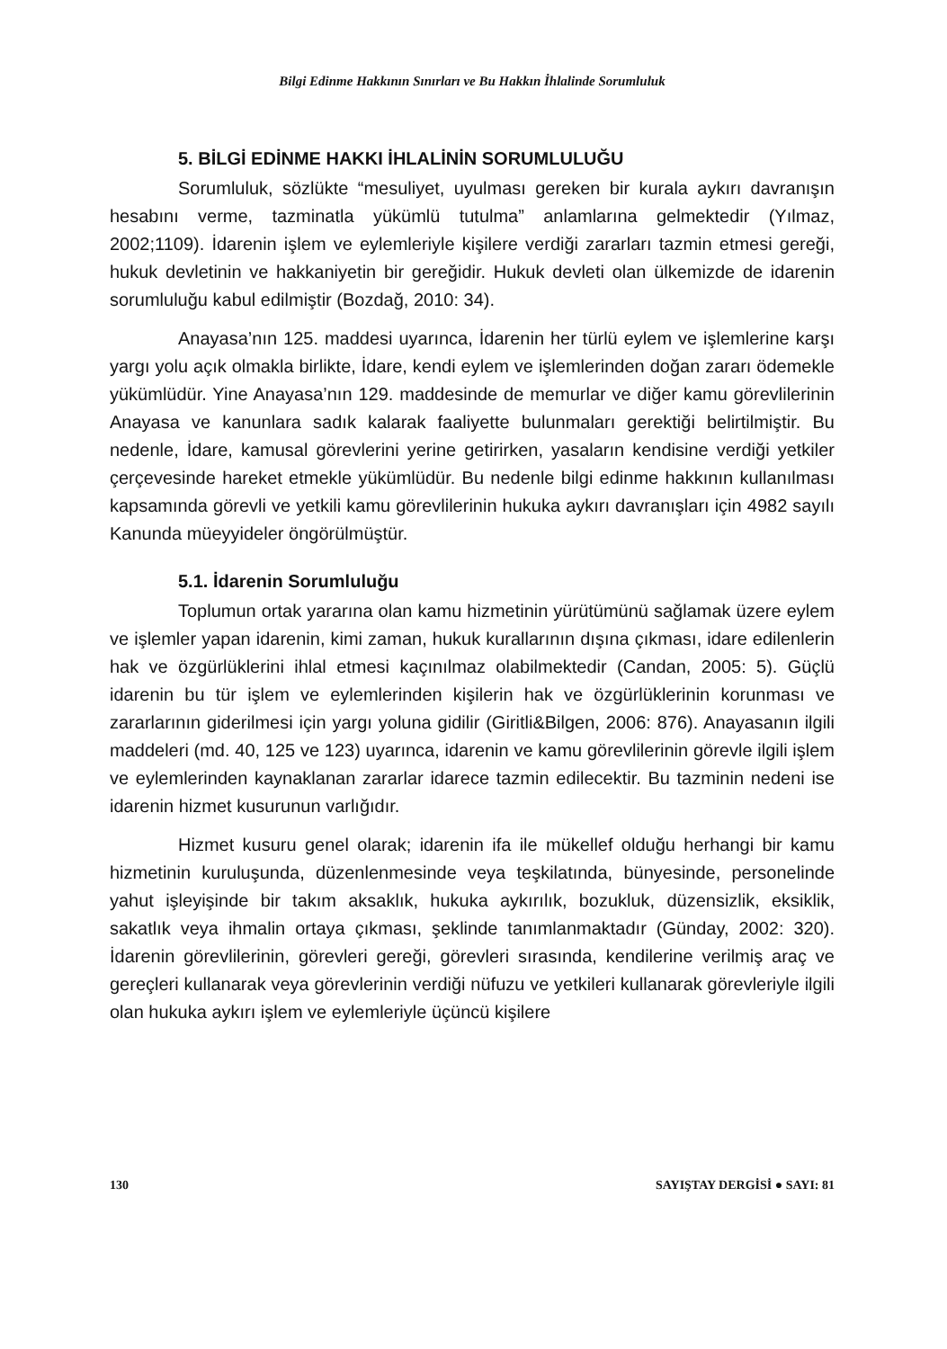Bilgi Edinme Hakkının Sınırları ve Bu Hakkın İhlalinde Sorumluluk
5. BİLGİ EDİNME HAKKI İHLALİNİN SORUMLULUĞU
Sorumluluk, sözlükte “mesuliyet, uyulması gereken bir kurala aykırı davranışın hesabını verme, tazminatla yükümlü tutulma” anlamlarına gelmektedir (Yılmaz, 2002;1109). İdarenin işlem ve eylemleriyle kişilere verdiği zararları tazmin etmesi gereği, hukuk devletinin ve hakkaniyetin bir gereğidir. Hukuk devleti olan ülkemizde de idarenin sorumluluğu kabul edilmiştir (Bozdağ, 2010: 34).
Anayasa’nın 125. maddesi uyarınca, İdarenin her türlü eylem ve işlemlerine karşı yargı yolu açık olmakla birlikte, İdare, kendi eylem ve işlemlerinden doğan zararı ödemekle yükümlüdür. Yine Anayasa’nın 129. maddesinde de memurlar ve diğer kamu görevlilerinin Anayasa ve kanunlara sadık kalarak faaliyette bulunmaları gerektiği belirtilmiştir. Bu nedenle, İdare, kamusal görevlerini yerine getirirken, yasaların kendisine verdiği yetkiler çerçevesinde hareket etmekle yükümlüdür. Bu nedenle bilgi edinme hakkının kullanılması kapsamında görevli ve yetkili kamu görevlilerinin hukuka aykırı davranışları için 4982 sayılı Kanunda müeyyideler öngörülmüştür.
5.1. İdarenin Sorumluluğu
Toplumun ortak yararına olan kamu hizmetinin yürütümünü sağlamak üzere eylem ve işlemler yapan idarenin, kimi zaman, hukuk kurallarının dışına çıkması, idare edilenlerin hak ve özgürlüklerini ihlal etmesi kaçınılmaz olabilmektedir (Candan, 2005: 5). Güçlü idarenin bu tür işlem ve eylemlerinden kişilerin hak ve özgürlüklerinin korunması ve zararlarının giderilmesi için yargı yoluna gidilir (Giritli&Bilgen, 2006: 876). Anayasanın ilgili maddeleri (md. 40, 125 ve 123) uyarınca, idarenin ve kamu görevlilerinin görevle ilgili işlem ve eylemlerinden kaynaklanan zararlar idarece tazmin edilecektir. Bu tazminin nedeni ise idarenin hizmet kusurunun varlığıdır.
Hizmet kusuru genel olarak; idarenin ifa ile mükellef olduğu herhangi bir kamu hizmetinin kuruluşunda, düzenlenmesinde veya teşkilatında, bünyesinde, personelinde yahut işleyişinde bir takım aksaklık, hukuka aykırılık, bozukluk, düzensizlik, eksiklik, sakatlık veya ihmalin ortaya çıkması, şeklinde tanımlanmaktadır (Günday, 2002: 320). İdarenin görevlilerinin, görevleri gereği, görevleri sırasında, kendilerine verilmiş araç ve gereçleri kullanarak veya görevlerinin verdiği nüfuzu ve yetkileri kullanarak görevleriyle ilgili olan hukuka aykırı işlem ve eylemleriyle üçüncü kişilere
130 SAYIŞTAY DERGİSİ ● SAYI: 81